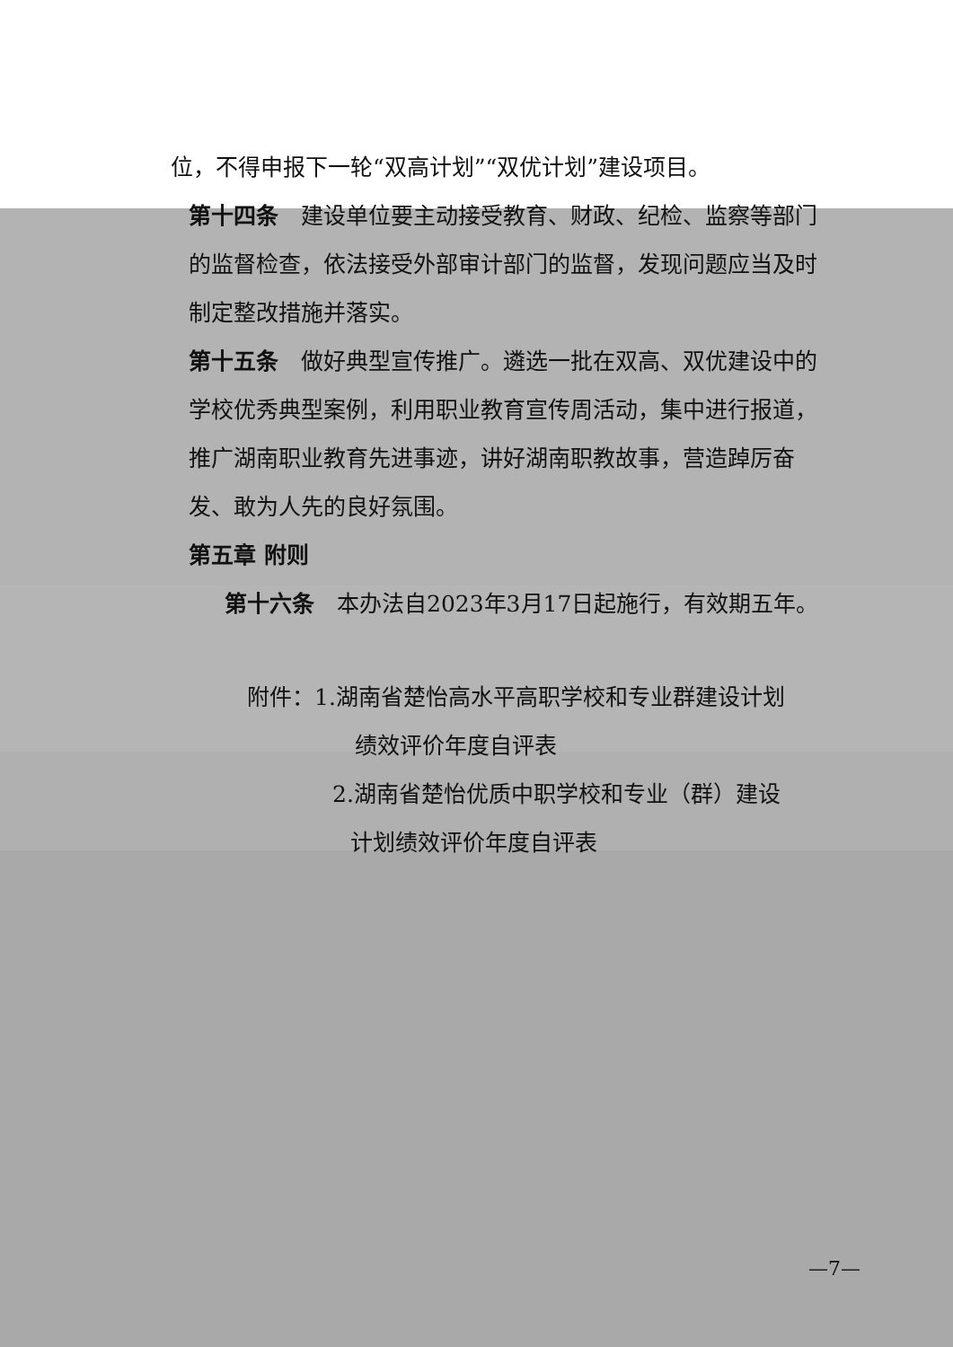位，不得申报下一轮“双高计划”“双优计划”建设项目。
第十四条　建设单位要主动接受教育、财政、纪检、监察等部门的监督检查，依法接受外部审计部门的监督，发现问题应当及时制定整改措施并落实。
第十五条　做好典型宣传推广。遴选一批在双高、双优建设中的学校优秀典型案例，利用职业教育宣传周活动，集中进行报道，推广湖南职业教育先进事迹，讲好湖南职教故事，营造踔厉奋发、敢为人先的良好氛围。
第五章 附则
第十六条　本办法自2023年3月17日起施行，有效期五年。
附件：1.湖南省楚怡高水平高职学校和专业群建设计划
绩效评价年度自评表
2.湖南省楚怡优质中职学校和专业（群）建设
计划绩效评价年度自评表
—7—